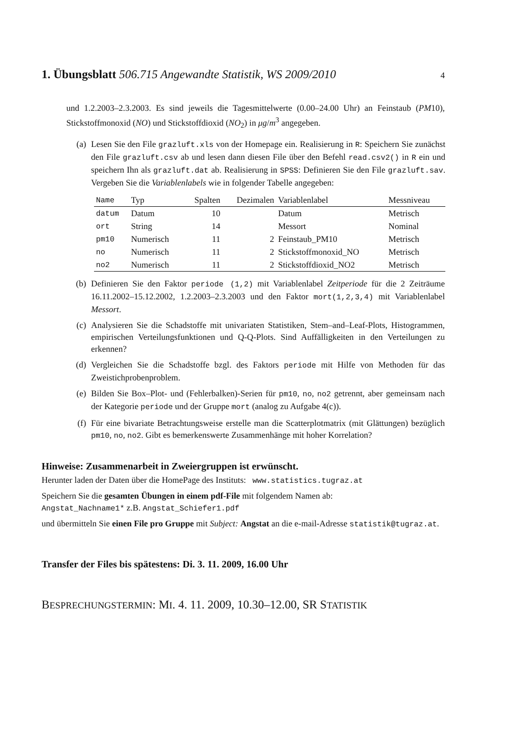1. Übungsblatt 506.715 Angewandte Statistik, WS 2009/2010 4
und 1.2.2003–2.3.2003. Es sind jeweils die Tagesmittelwerte (0.00–24.00 Uhr) an Feinstaub (PM10), Stickstoffmonoxid (NO) und Stickstoffdioxid (NO<sub>2</sub>) in μg/m<sup>3</sup> angegeben.
(a) Lesen Sie den File grazluft.xls von der Homepage ein. Realisierung in R: Speichern Sie zunächst den File grazluft.csv ab und lesen dann diesen File über den Befehl read.csv2() in R ein und speichern Ihn als grazluft.dat ab. Realisierung in SPSS: Definieren Sie den File grazluft.sav. Vergeben Sie die Variablenlabels wie in folgender Tabelle angegeben:
| Name | Typ | Spalten | Dezimalen | Variablenlabel | Messniveau |
| --- | --- | --- | --- | --- | --- |
| datum | Datum | 10 | | Datum | Metrisch |
| ort | String | 14 | | Messort | Nominal |
| pm10 | Numerisch | 11 | 2 | Feinstaub_PM10 | Metrisch |
| no | Numerisch | 11 | 2 | Stickstoffmonoxid_NO | Metrisch |
| no2 | Numerisch | 11 | 2 | Stickstoffdioxid_NO2 | Metrisch |
(b) Definieren Sie den Faktor periode (1,2) mit Variablenlabel Zeitperiode für die 2 Zeiträume 16.11.2002–15.12.2002, 1.2.2003–2.3.2003 und den Faktor mort(1,2,3,4) mit Variablenlabel Messort.
(c) Analysieren Sie die Schadstoffe mit univariaten Statistiken, Stem–and–Leaf-Plots, Histogrammen, empirischen Verteilungsfunktionen und Q-Q-Plots. Sind Auffälligkeiten in den Verteilungen zu erkennen?
(d) Vergleichen Sie die Schadstoffe bzgl. des Faktors periode mit Hilfe von Methoden für das Zweistichprobenproblem.
(e) Bilden Sie Box–Plot- und (Fehlerbalken)-Serien für pm10, no, no2 getrennt, aber gemeinsam nach der Kategorie periode und der Gruppe mort (analog zu Aufgabe 4(c)).
(f) Für eine bivariate Betrachtungsweise erstelle man die Scatterplotmatrix (mit Glättungen) bezüglich pm10, no, no2. Gibt es bemerkenswerte Zusammenhänge mit hoher Korrelation?
Hinweise: Zusammenarbeit in Zweiergruppen ist erwünscht.
Herunter laden der Daten über die HomePage des Instituts: www.statistics.tugraz.at
Speichern Sie die gesamten Übungen in einem pdf-File mit folgendem Namen ab:
Angstat_Nachname1* z.B. Angstat_Schiefer1.pdf
und übermitteln Sie einen File pro Gruppe mit Subject: Angstat an die e-mail-Adresse statistik@tugraz.at.
Transfer der Files bis spätestens: Di. 3. 11. 2009, 16.00 Uhr
BESPRECHUNGSTERMIN: MI. 4. 11. 2009, 10.30–12.00, SR STATISTIK